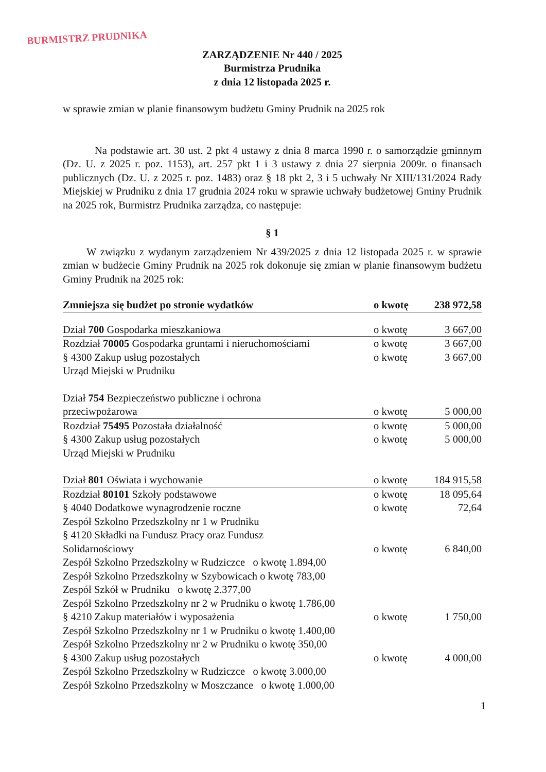BURMISTRZ PRUDNIKA
ZARZĄDZENIE Nr 440 / 2025
Burmistrza Prudnika
z dnia 12 listopada 2025 r.
w sprawie zmian w planie finansowym budżetu Gminy Prudnik na 2025 rok
Na podstawie art. 30 ust. 2 pkt 4 ustawy z dnia 8 marca 1990 r. o samorządzie gminnym (Dz. U. z 2025 r. poz. 1153), art. 257 pkt 1 i 3 ustawy z dnia 27 sierpnia 2009r. o finansach publicznych (Dz. U. z 2025 r. poz. 1483) oraz § 18 pkt 2, 3 i 5 uchwały Nr XIII/131/2024 Rady Miejskiej w Prudniku z dnia 17 grudnia 2024 roku w sprawie uchwały budżetowej Gminy Prudnik na 2025 rok, Burmistrz Prudnika zarządza, co następuje:
§ 1
W związku z wydanym zarządzeniem Nr 439/2025 z dnia 12 listopada 2025 r. w sprawie zmian w budżecie Gminy Prudnik na 2025 rok dokonuje się zmian w planie finansowym budżetu Gminy Prudnik na 2025 rok:
| Zmniejsza się budżet po stronie wydatków | o kwotę | 238 972,58 |
| Dział 700 Gospodarka mieszkaniowa | o kwotę | 3 667,00 |
| Rozdział 70005 Gospodarka gruntami i nieruchomościami | o kwotę | 3 667,00 |
| § 4300 Zakup usług pozostałych | o kwotę | 3 667,00 |
| Urząd Miejski w Prudniku | | |
| Dział 754 Bezpieczeństwo publiczne i ochrona | | |
| przeciwpożarowa | o kwotę | 5 000,00 |
| Rozdział 75495 Pozostała działalność | o kwotę | 5 000,00 |
| § 4300 Zakup usług pozostałych | o kwotę | 5 000,00 |
| Urząd Miejski w Prudniku | | |
| Dział 801 Oświata i wychowanie | o kwotę | 184 915,58 |
| Rozdział 80101 Szkoły podstawowe | o kwotę | 18 095,64 |
| § 4040 Dodatkowe wynagrodzenie roczne | o kwotę | 72,64 |
| Zespół Szkolno Przedszkolny nr 1 w Prudniku | | |
| § 4120 Składki na Fundusz Pracy oraz Fundusz | | |
| Solidarnościowy | o kwotę | 6 840,00 |
| Zespół Szkolno Przedszkolny w Rudziczce o kwotę 1.894,00 | | |
| Zespół Szkolno Przedszkolny w Szybowicach o kwotę 783,00 | | |
| Zespół Szkół w Prudniku o kwotę 2.377,00 | | |
| Zespół Szkolno Przedszkolny nr 2 w Prudniku o kwotę 1.786,00 | | |
| § 4210 Zakup materiałów i wyposażenia | o kwotę | 1 750,00 |
| Zespół Szkolno Przedszkolny nr 1 w Prudniku o kwotę 1.400,00 | | |
| Zespół Szkolno Przedszkolny nr 2 w Prudniku o kwotę 350,00 | | |
| § 4300 Zakup usług pozostałych | o kwotę | 4 000,00 |
| Zespół Szkolno Przedszkolny w Rudziczce o kwotę 3.000,00 | | |
| Zespół Szkolno Przedszkolny w Moszczance o kwotę 1.000,00 | | |
1